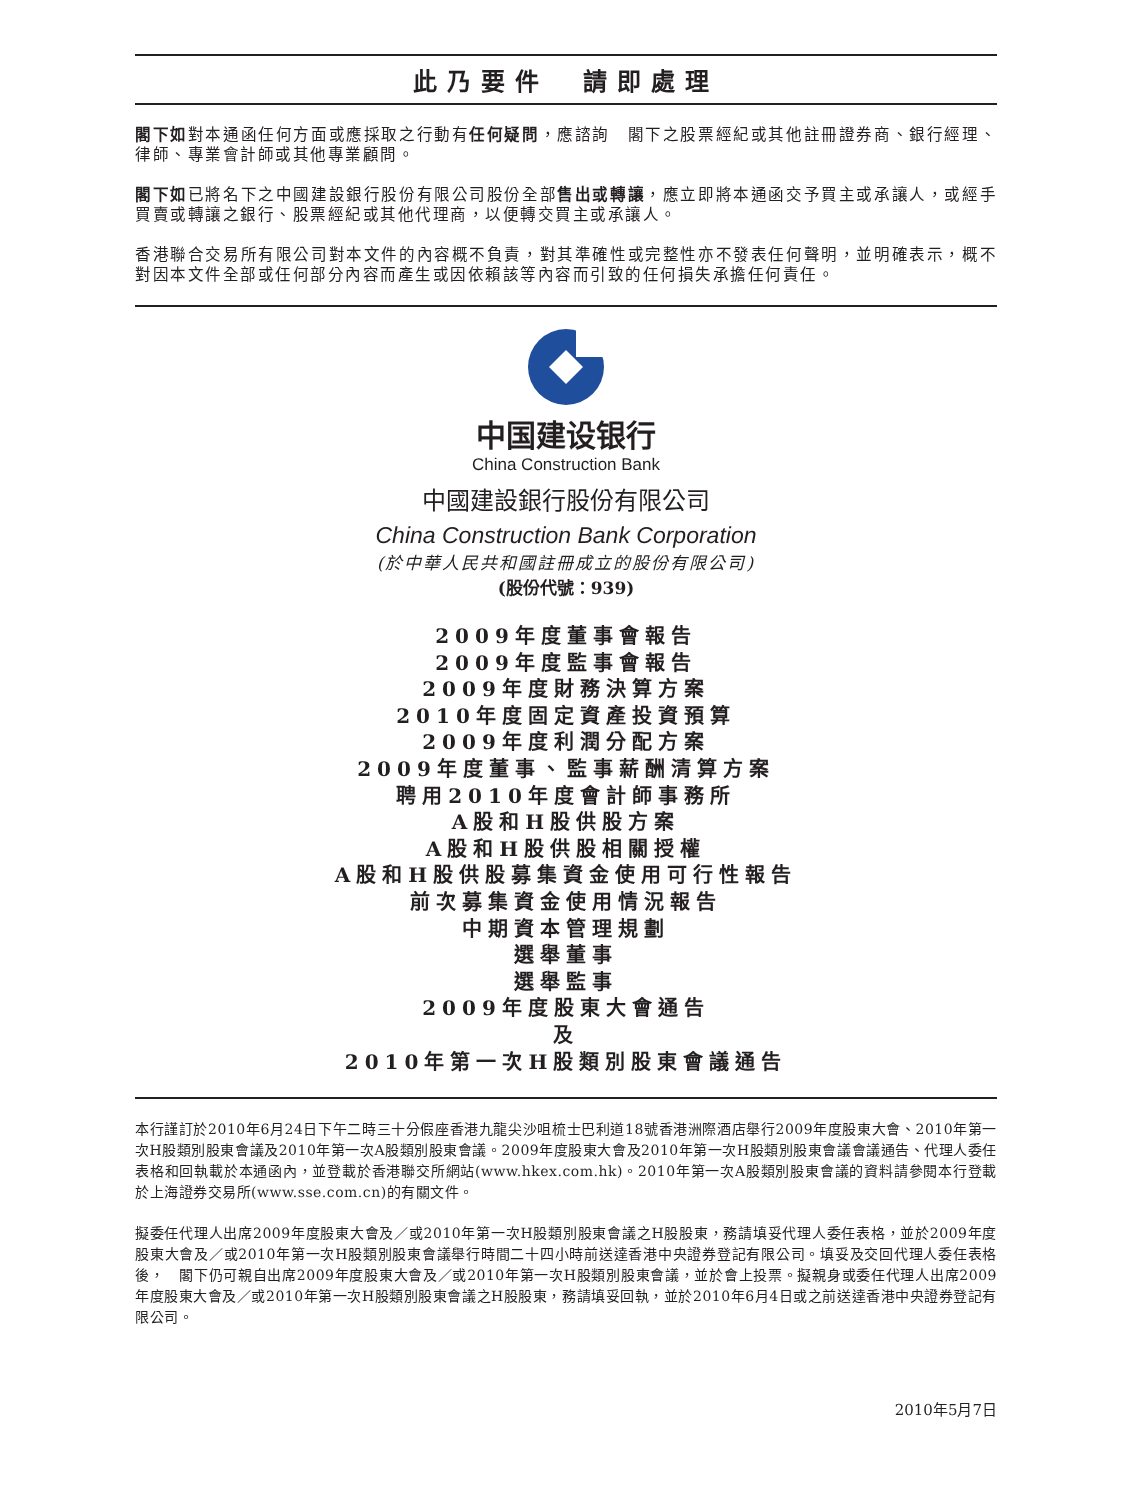此乃要件　請即處理
閣下如對本通函任何方面或應採取之行動有任何疑問，應諮詢　閣下之股票經紀或其他註冊證券商、銀行經理、律師、專業會計師或其他專業顧問。
閣下如已將名下之中國建設銀行股份有限公司股份全部售出或轉讓，應立即將本通函交予買主或承讓人，或經手買賣或轉讓之銀行、股票經紀或其他代理商，以便轉交買主或承讓人。
香港聯合交易所有限公司對本文件的內容概不負責，對其準確性或完整性亦不發表任何聲明，並明確表示，概不對因本文件全部或任何部分內容而產生或因依賴該等內容而引致的任何損失承擔任何責任。
中国建设银行
China Construction Bank
中國建設銀行股份有限公司
China Construction Bank Corporation
(於中華人民共和國註冊成立的股份有限公司)
(股份代號：939)
2009年度董事會報告
2009年度監事會報告
2009年度財務決算方案
2010年度固定資產投資預算
2009年度利潤分配方案
2009年度董事、監事薪酬清算方案
聘用2010年度會計師事務所
A股和H股供股方案
A股和H股供股相關授權
A股和H股供股募集資金使用可行性報告
前次募集資金使用情況報告
中期資本管理規劃
選舉董事
選舉監事
2009年度股東大會通告
及
2010年第一次H股類別股東會議通告
本行謹訂於2010年6月24日下午二時三十分假座香港九龍尖沙咀梳士巴利道18號香港洲際酒店舉行2009年度股東大會、2010年第一次H股類別股東會議及2010年第一次A股類別股東會議。2009年度股東大會及2010年第一次H股類別股東會議會議通告、代理人委任表格和回執載於本通函內，並登載於香港聯交所網站(www.hkex.com.hk)。2010年第一次A股類別股東會議的資料請參閱本行登載於上海證券交易所(www.sse.com.cn)的有關文件。
擬委任代理人出席2009年度股東大會及／或2010年第一次H股類別股東會議之H股股東，務請填妥代理人委任表格，並於2009年度股東大會及／或2010年第一次H股類別股東會議舉行時間二十四小時前送達香港中央證券登記有限公司。填妥及交回代理人委任表格後，　閣下仍可親自出席2009年度股東大會及／或2010年第一次H股類別股東會議，並於會上投票。擬親身或委任代理人出席2009年度股東大會及／或2010年第一次H股類別股東會議之H股股東，務請填妥回執，並於2010年6月4日或之前送達香港中央證券登記有限公司。
2010年5月7日